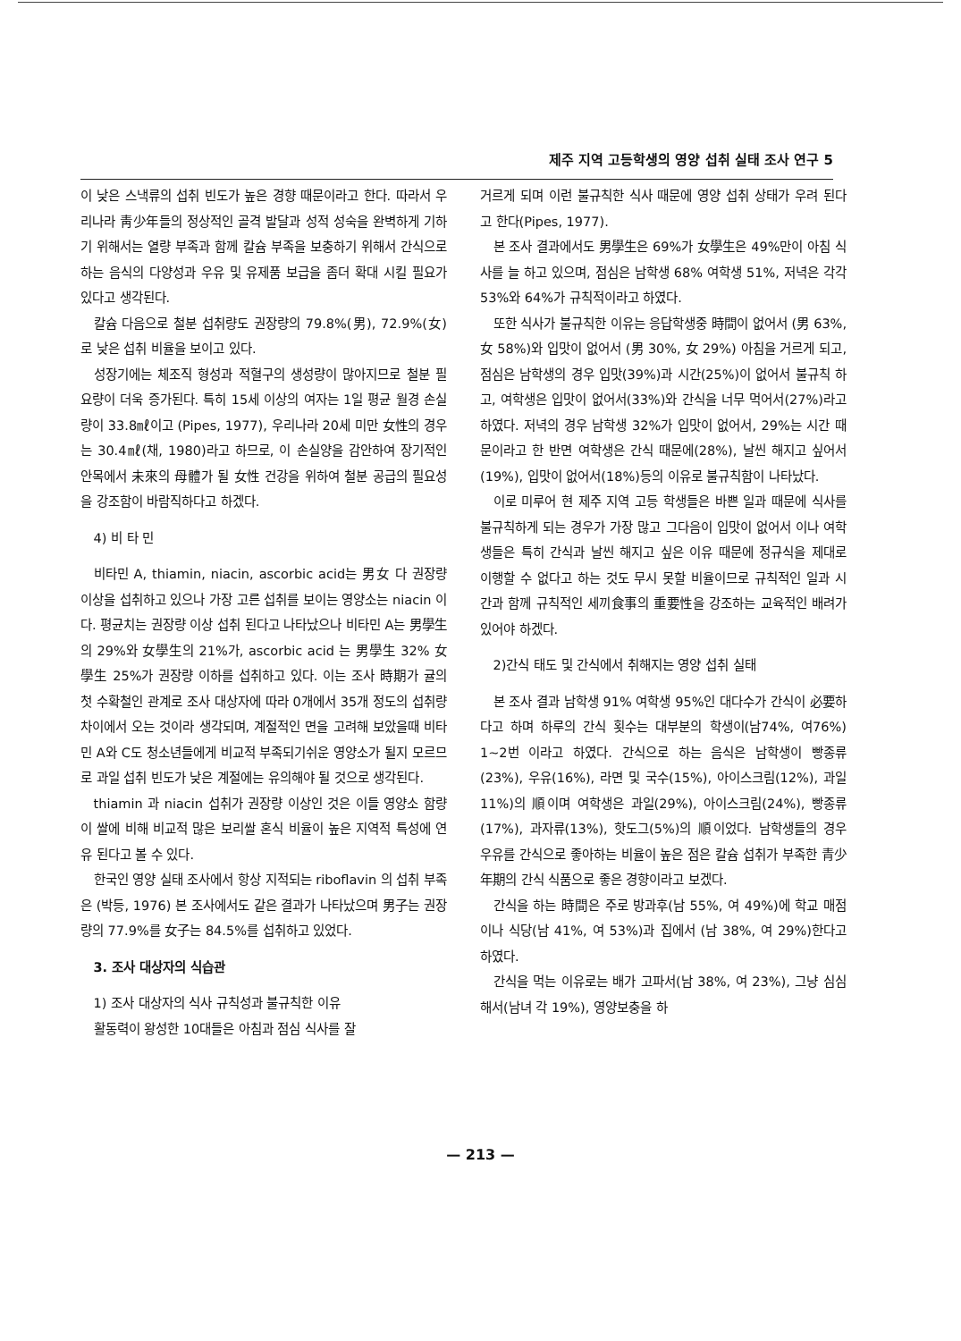제주 지역 고등학생의 영양 섭취 실태 조사 연구 5
이 낮은 스낵류의 섭취 빈도가 높은 경향 때문이라고 한다. 따라서 우리나라 靑少年들의 정상적인 골격 발달과 성적 성숙을 완벽하게 기하기 위해서는 열량 부족과 함께 칼슘 부족을 보충하기 위해서 간식으로 하는 음식의 다양성과 우유 및 유제품 보급을 좀더 확대 시킬 필요가 있다고 생각된다.
칼슘 다음으로 철분 섭취량도 권장량의 79.8%(男), 72.9%(女)로 낮은 섭취 비율을 보이고 있다.
성장기에는 체조직 형성과 적혈구의 생성량이 많아지므로 철분 필요량이 더욱 증가된다. 특히 15세 이상의 여자는 1일 평균 월경 손실량이 33.8㎖이고 (Pipes, 1977), 우리나라 20세 미만 女性의 경우는 30.4㎖(채, 1980)라고 하므로, 이 손실양을 감안하여 장기적인 안목에서 未來의 母體가 될 女性 건강을 위하여 철분 공급의 필요성을 강조함이 바람직하다고 하겠다.
4) 비 타 민
비타민 A, thiamin, niacin, ascorbic acid는 男女 다 권장량 이상을 섭취하고 있으나 가장 고른 섭취를 보이는 영양소는 niacin 이다. 평균치는 권장량 이상 섭취 된다고 나타났으나 비타민 A는 男學生의 29%와 女學生의 21%가, ascorbic acid 는 男學生 32% 女學生 25%가 권장량 이하를 섭취하고 있다. 이는 조사 時期가 귤의 첫 수확철인 관계로 조사 대상자에 따라 0개에서 35개 정도의 섭취량 차이에서 오는 것이라 생각되며, 계절적인 면을 고려해 보았을때 비타민 A와 C도 청소년들에게 비교적 부족되기쉬운 영양소가 될지 모르므로 과일 섭취 빈도가 낮은 계절에는 유의해야 될 것으로 생각된다.
thiamin 과 niacin 섭취가 권장량 이상인 것은 이들 영양소 함량이 쌀에 비해 비교적 많은 보리쌀 혼식 비율이 높은 지역적 특성에 연유 된다고 볼 수 있다.
한국인 영양 실태 조사에서 항상 지적되는 riboflavin 의 섭취 부족은 (박등, 1976) 본 조사에서도 같은 결과가 나타났으며 男子는 권장량의 77.9%를 女子는 84.5%를 섭취하고 있었다.
3. 조사 대상자의 식습관
1) 조사 대상자의 식사 규칙성과 불규칙한 이유
활동력이 왕성한 10대들은 아침과 점심 식사를 잘
거르게 되며 이런 불규칙한 식사 때문에 영양 섭취 상태가 우려 된다고 한다(Pipes, 1977).
본 조사 결과에서도 男學生은 69%가 女學生은 49%만이 아침 식사를 늘 하고 있으며, 점심은 남학생 68% 여학생 51%, 저녁은 각각 53%와 64%가 규칙적이라고 하였다.
또한 식사가 불규칙한 이유는 응답학생중 時間이 없어서 (男 63%, 女 58%)와 입맛이 없어서 (男 30%, 女 29%) 아침을 거르게 되고, 점심은 남학생의 경우 입맛(39%)과 시간(25%)이 없어서 불규칙 하고, 여학생은 입맛이 없어서(33%)와 간식을 너무 먹어서(27%)라고 하였다. 저녁의 경우 남학생 32%가 입맛이 없어서, 29%는 시간 때문이라고 한 반면 여학생은 간식 때문에(28%), 날씬 해지고 싶어서(19%), 입맛이 없어서(18%)등의 이유로 불규칙함이 나타났다.
이로 미루어 현 제주 지역 고등 학생들은 바쁜 일과 때문에 식사를 불규칙하게 되는 경우가 가장 많고 그다음이 입맛이 없어서 이나 여학생들은 특히 간식과 날씬 해지고 싶은 이유 때문에 정규식을 제대로 이행할 수 없다고 하는 것도 무시 못할 비율이므로 규칙적인 일과 시간과 함께 규칙적인 세끼食事의 重要性을 강조하는 교육적인 배려가 있어야 하겠다.
2)간식 태도 및 간식에서 취해지는 영양 섭취 실태
본 조사 결과 남학생 91% 여학생 95%인 대다수가 간식이 必要하다고 하며 하루의 간식 횟수는 대부분의 학생이(남74%, 여76%) 1~2번 이라고 하였다. 간식으로 하는 음식은 남학생이 빵종류 (23%), 우유(16%), 라면 및 국수(15%), 아이스크림(12%), 과일 11%)의 順이며 여학생은 과일(29%), 아이스크림(24%), 빵종류 (17%), 과자류(13%), 핫도그(5%)의 順이었다. 남학생들의 경우 우유를 간식으로 좋아하는 비율이 높은 점은 칼슘 섭취가 부족한 青少年期의 간식 식품으로 좋은 경향이라고 보겠다.
간식을 하는 時間은 주로 방과후(남 55%, 여 49%)에 학교 매점이나 식당(남 41%, 여 53%)과 집에서 (남 38%, 여 29%)한다고 하였다.
간식을 먹는 이유로는 배가 고파서(남 38%, 여 23%), 그냥 심심해서(남녀 각 19%), 영양보충을 하
— 213 —